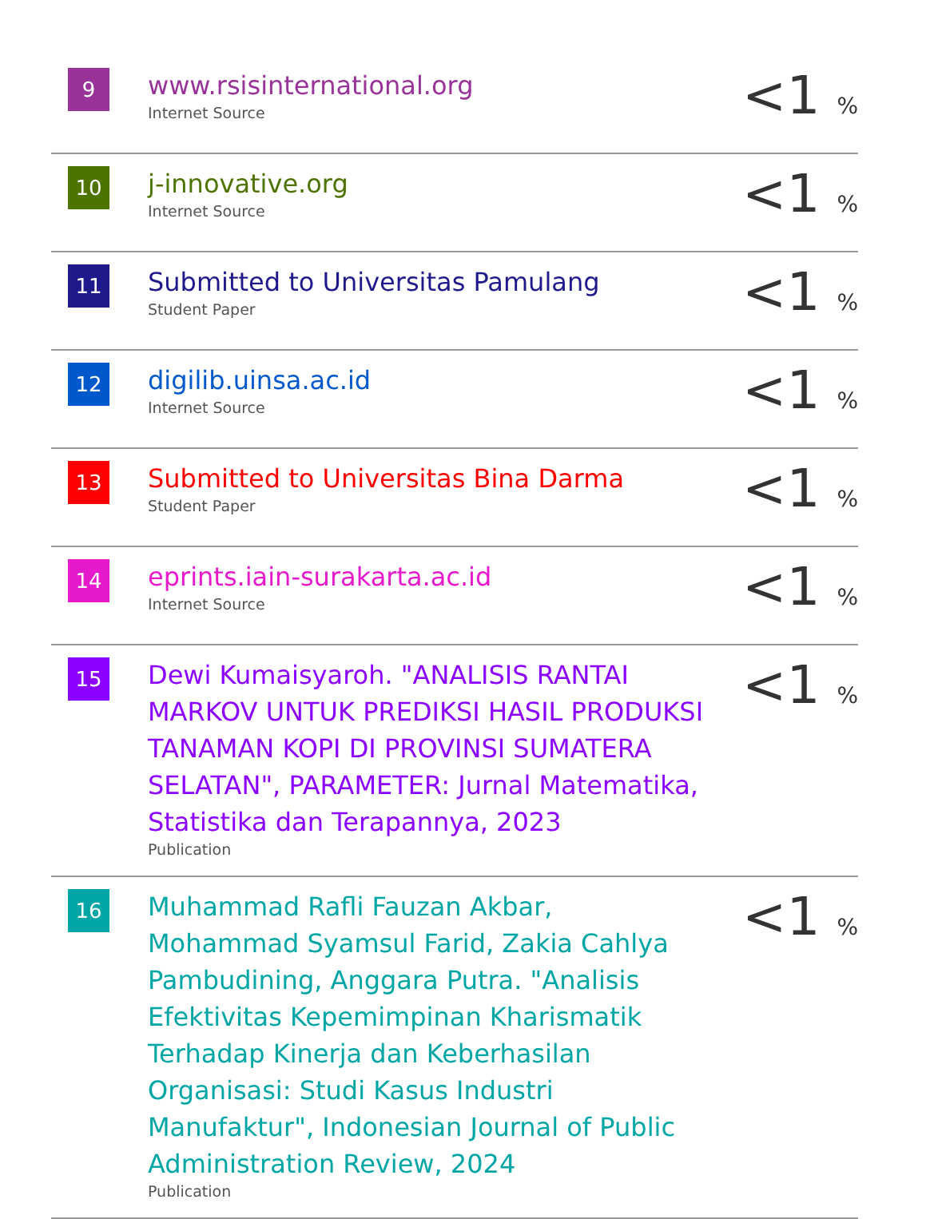| 9 | www.rsisinternational.org Internet Source | <1 % |
| 10 | j-innovative.org Internet Source | <1 % |
| 11 | Submitted to Universitas Pamulang Student Paper | <1 % |
| 12 | digilib.uinsa.ac.id Internet Source | <1 % |
| 13 | Submitted to Universitas Bina Darma Student Paper | <1 % |
| 14 | eprints.iain-surakarta.ac.id Internet Source | <1 % |
| 15 | Dewi Kumaisyaroh. "ANALISIS RANTAI MARKOV UNTUK PREDIKSI HASIL PRODUKSI TANAMAN KOPI DI PROVINSI SUMATERA SELATAN", PARAMETER: Jurnal Matematika, Statistika dan Terapannya, 2023 Publication | <1 % |
| 16 | Muhammad Rafli Fauzan Akbar, Mohammad Syamsul Farid, Zakia Cahlya Pambudining, Anggara Putra. "Analisis Efektivitas Kepemimpinan Kharismatik Terhadap Kinerja dan Keberhasilan Organisasi: Studi Kasus Industri Manufaktur", Indonesian Journal of Public Administration Review, 2024 Publication | <1 % |